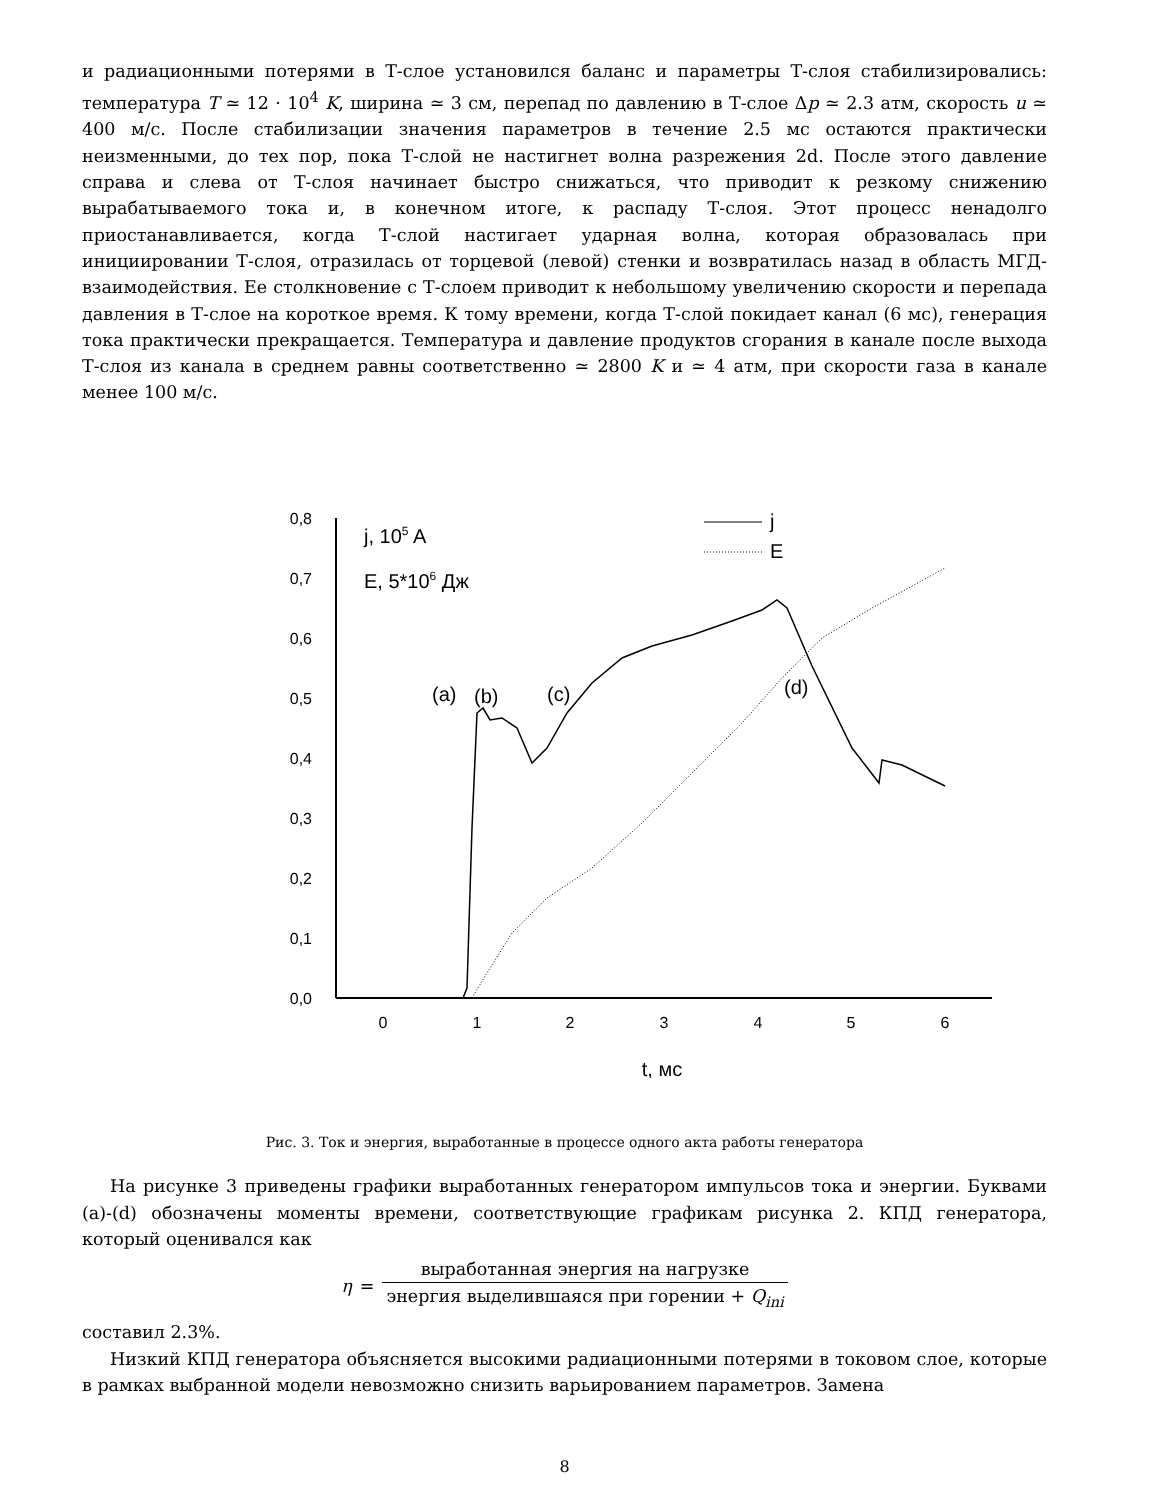и радиационными потерями в Т-слое установился баланс и параметры Т-слоя стабилизировались: температура T ≃ 12 · 10<sup>4</sup> K, ширина ≃ 3 см, перепад по давлению в Т-слое Δp ≃ 2.3 атм, скорость u ≃ 400 м/с. После стабилизации значения параметров в течение 2.5 мс остаются практически неизменными, до тех пор, пока Т-слой не настигнет волна разрежения 2d. После этого давление справа и слева от Т-слоя начинает быстро снижаться, что приводит к резкому снижению вырабатываемого тока и, в конечном итоге, к распаду Т-слоя. Этот процесс ненадолго приостанавливается, когда Т-слой настигает ударная волна, которая образовалась при инициировании Т-слоя, отразилась от торцевой (левой) стенки и возвратилась назад в область МГД-взаимодействия. Ее столкновение с Т-слоем приводит к небольшому увеличению скорости и перепада давления в Т-слое на короткое время. К тому времени, когда Т-слой покидает канал (6 мс), генерация тока практически прекращается. Температура и давление продуктов сгорания в канале после выхода Т-слоя из канала в среднем равны соответственно ≃ 2800 K и ≃ 4 атм, при скорости газа в канале менее 100 м/с.
0,8
0,7
0,6
0,5
0,4
0,3
0,2
0,1
0,0
0
1
2
3
4
5
6
t, мс
j, 105 A
E, 5*106 Дж
j
E
(a)
(b)
(c)
(d)
Рис. 3. Ток и энергия, выработанные в процессе одного акта работы генератора
На рисунке 3 приведены графики выработанных генератором импульсов тока и энергии. Буквами (a)-(d) обозначены моменты времени, соответствующие графикам рисунка 2. КПД генератора, который оценивался как
η = выработанная энергия на нагрузке энергия выделившаяся при горении + Q<sub>ini</sub>
составил 2.3%.
Низкий КПД генератора объясняется высокими радиационными потерями в токовом слое, которые в рамках выбранной модели невозможно снизить варьированием параметров. Замена
8